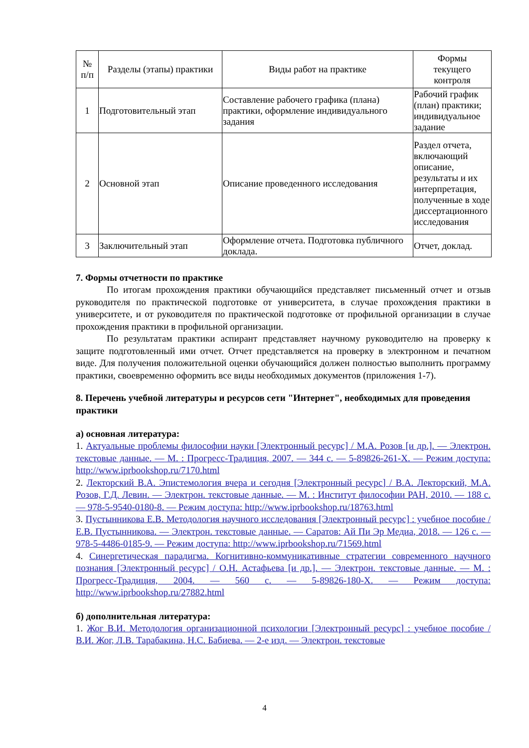| № п/п | Разделы (этапы) практики | Виды работ на практике | Формы текущего контроля |
| --- | --- | --- | --- |
| 1 | Подготовительный этап | Составление рабочего графика (плана) практики, оформление индивидуального задания | Рабочий график (план) практики; индивидуальное задание |
| 2 | Основной этап | Описание проведенного исследования | Раздел отчета, включающий описание, результаты и их интерпретация, полученные в ходе диссертационного исследования |
| 3 | Заключительный этап | Оформление отчета. Подготовка публичного доклада. | Отчет, доклад. |
7. Формы отчетности по практике
По итогам прохождения практики обучающийся представляет письменный отчет и отзыв руководителя по практической подготовке от университета, в случае прохождения практики в университете, и от руководителя по практической подготовке от профильной организации в случае прохождения практики в профильной организации.
По результатам практики аспирант представляет научному руководителю на проверку к защите подготовленный ими отчет. Отчет представляется на проверку в электронном и печатном виде. Для получения положительной оценки обучающийся должен полностью выполнить программу практики, своевременно оформить все виды необходимых документов (приложения 1-7).
8. Перечень учебной литературы и ресурсов сети "Интернет", необходимых для проведения практики
а) основная литература:
1. Актуальные проблемы философии науки [Электронный ресурс] / М.А. Розов [и др.]. — Электрон. текстовые данные. — М. : Прогресс-Традиция, 2007. — 344 c. — 5-89826-261-X. — Режим доступа: http://www.iprbookshop.ru/7170.html
2. Лекторский В.А. Эпистемология вчера и сегодня [Электронный ресурс] / В.А. Лекторский, М.А. Розов, Г.Д. Левин. — Электрон. текстовые данные. — М. : Институт философии РАН, 2010. — 188 c. — 978-5-9540-0180-8. — Режим доступа: http://www.iprbookshop.ru/18763.html
3. Пустынникова Е.В. Методология научного исследования [Электронный ресурс] : учебное пособие / Е.В. Пустынникова. — Электрон. текстовые данные. — Саратов: Ай Пи Эр Медиа, 2018. — 126 c. — 978-5-4486-0185-9. — Режим доступа: http://www.iprbookshop.ru/71569.html
4. Синергетическая парадигма. Когнитивно-коммуникативные стратегии современного научного познания [Электронный ресурс] / О.Н. Астафьева [и др.]. — Электрон. текстовые данные. — М. : Прогресс-Традиция, 2004. — 560 c. — 5-89826-180-X. — Режим доступа: http://www.iprbookshop.ru/27882.html
б) дополнительная литература:
1. Жог В.И. Методология организационной психологии [Электронный ресурс] : учебное пособие / В.И. Жог, Л.В. Тарабакина, Н.С. Бабиева. — 2-е изд. — Электрон. текстовые
4